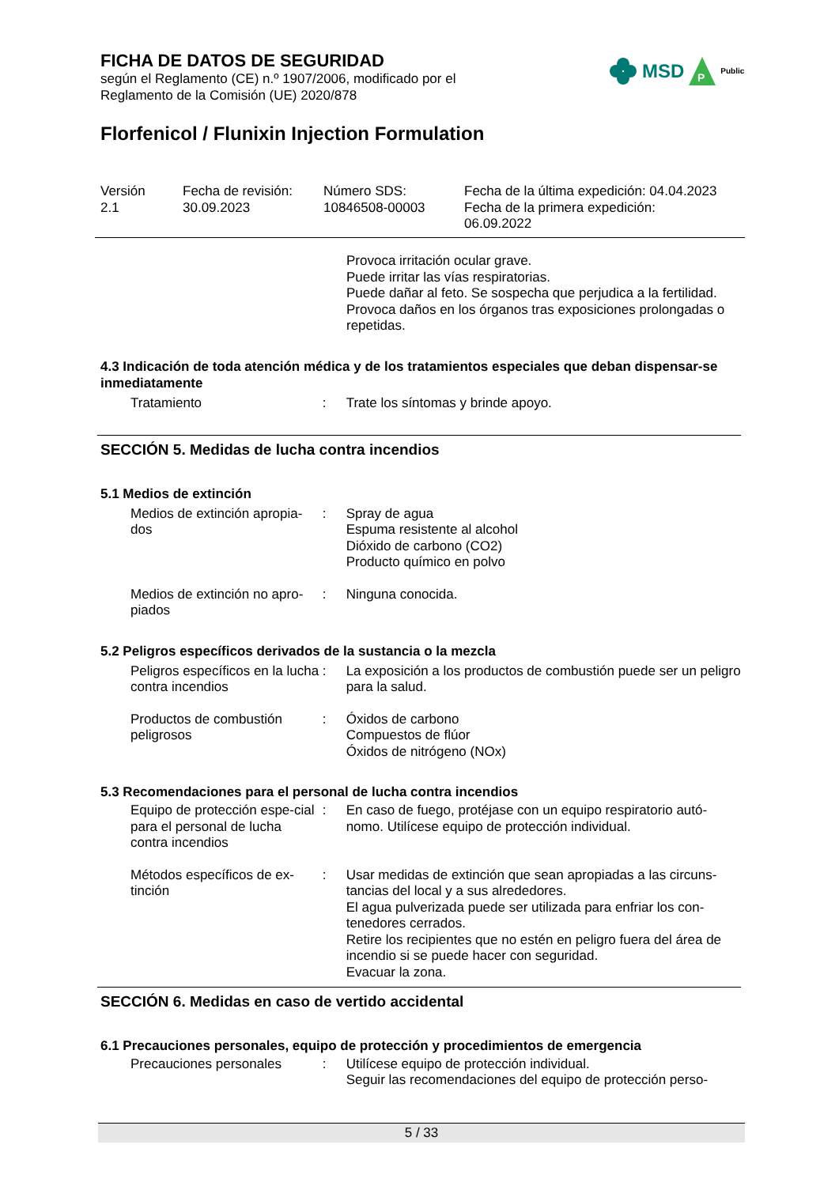FICHA DE DATOS DE SEGURIDAD
según el Reglamento (CE) n.º 1907/2006, modificado por el
Reglamento de la Comisión (UE) 2020/878
Florfenicol / Flunixin Injection Formulation
MSD
P
Public
Versión
2.1
Fecha de revisión:
30.09.2023
Número SDS:
10846508-00003
Fecha de la última expedición: 04.04.2023
Fecha de la primera expedición:
06.09.2022
Provoca irritación ocular grave.
Puede irritar las vías respiratorias.
Puede dañar al feto. Se sospecha que perjudica a la fertilidad.
Provoca daños en los órganos tras exposiciones prolongadas o repetidas.
4.3 Indicación de toda atención médica y de los tratamientos especiales que deban dispensar-se inmediatamente
Tratamiento : Trate los síntomas y brinde apoyo.
SECCIÓN 5. Medidas de lucha contra incendios
5.1 Medios de extinción
Medios de extinción apropia-dos
: Spray de agua
Espuma resistente al alcohol
Dióxido de carbono (CO2)
Producto químico en polvo
Medios de extinción no apro-piados
: Ninguna conocida.
5.2 Peligros específicos derivados de la sustancia o la mezcla
Peligros específicos en la lucha contra incendios
: La exposición a los productos de combustión puede ser un peligro para la salud.
Productos de combustión peligrosos
: Óxidos de carbono
Compuestos de flúor
Óxidos de nitrógeno (NOx)
5.3 Recomendaciones para el personal de lucha contra incendios
Equipo de protección espe-cial para el personal de lucha contra incendios
: En caso de fuego, protéjase con un equipo respiratorio autó-nomo. Utilícese equipo de protección individual.
Métodos específicos de ex-tinción
: Usar medidas de extinción que sean apropiadas a las circuns-tancias del local y a sus alrededores.
El agua pulverizada puede ser utilizada para enfriar los con-tenedores cerrados.
Retire los recipientes que no estén en peligro fuera del área de incendio si se puede hacer con seguridad.
Evacuar la zona.
SECCIÓN 6. Medidas en caso de vertido accidental
6.1 Precauciones personales, equipo de protección y procedimientos de emergencia
Precauciones personales : Utilícese equipo de protección individual.
Seguir las recomendaciones del equipo de protección perso-
5 / 33